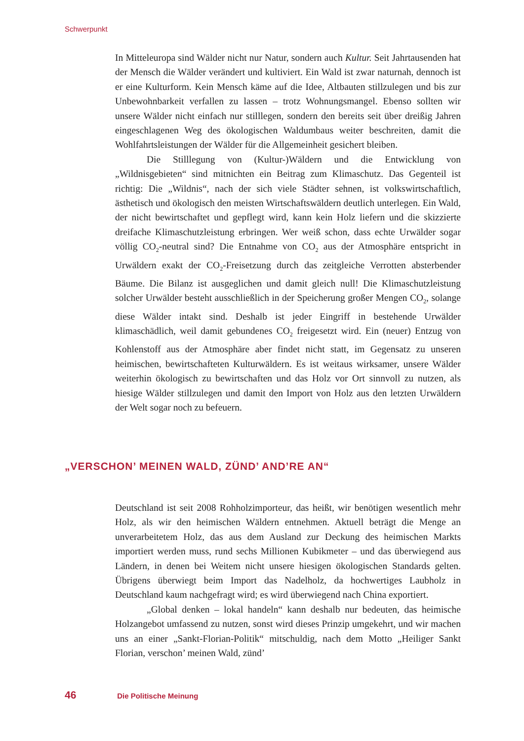Schwerpunkt
In Mitteleuropa sind Wälder nicht nur Natur, sondern auch Kultur. Seit Jahrtausenden hat der Mensch die Wälder verändert und kultiviert. Ein Wald ist zwar naturnah, dennoch ist er eine Kulturform. Kein Mensch käme auf die Idee, Altbauten stillzulegen und bis zur Unbewohnbarkeit verfallen zu lassen – trotz Wohnungsmangel. Ebenso sollten wir unsere Wälder nicht einfach nur stilllegen, sondern den bereits seit über dreißig Jahren eingeschlagenen Weg des ökologischen Waldumbaus weiter beschreiten, damit die Wohlfahrtsleistungen der Wälder für die Allgemeinheit gesichert bleiben.
Die Stilllegung von (Kultur-)Wäldern und die Entwicklung von „Wildnisgebieten“ sind mitnichten ein Beitrag zum Klimaschutz. Das Gegenteil ist richtig: Die „Wildnis“, nach der sich viele Städter sehnen, ist volkswirtschaftlich, ästhetisch und ökologisch den meisten Wirtschaftswäldern deutlich unterlegen. Ein Wald, der nicht bewirtschaftet und gepflegt wird, kann kein Holz liefern und die skizzierte dreifache Klimaschutzleistung erbringen. Wer weiß schon, dass echte Urwälder sogar völlig CO<sub>2</sub>-neutral sind? Die Entnahme von CO<sub>2</sub> aus der Atmosphäre entspricht in Urwäldern exakt der CO<sub>2</sub>-Freisetzung durch das zeitgleiche Verrotten absterbender Bäume. Die Bilanz ist ausgeglichen und damit gleich null! Die Klimaschutzleistung solcher Urwälder besteht ausschließlich in der Speicherung großer Mengen CO<sub>2</sub>, solange diese Wälder intakt sind. Deshalb ist jeder Eingriff in bestehende Urwälder klimaschädlich, weil damit gebundenes CO<sub>2</sub> freigesetzt wird. Ein (neuer) Entzug von Kohlenstoff aus der Atmosphäre aber findet nicht statt, im Gegensatz zu unseren heimischen, bewirtschafteten Kulturwäldern. Es ist weitaus wirksamer, unsere Wälder weiterhin ökologisch zu bewirtschaften und das Holz vor Ort sinnvoll zu nutzen, als hiesige Wälder stillzulegen und damit den Import von Holz aus den letzten Urwäldern der Welt sogar noch zu befeuern.
„VERSCHON’ MEINEN WALD, ZÜND’ AND’RE AN“
Deutschland ist seit 2008 Rohholzimporteur, das heißt, wir benötigen wesentlich mehr Holz, als wir den heimischen Wäldern entnehmen. Aktuell beträgt die Menge an unverarbeitetem Holz, das aus dem Ausland zur Deckung des heimischen Markts importiert werden muss, rund sechs Millionen Kubikmeter – und das überwiegend aus Ländern, in denen bei Weitem nicht unsere hiesigen ökologischen Standards gelten. Übrigens überwiegt beim Import das Nadelholz, da hochwertiges Laubholz in Deutschland kaum nachgefragt wird; es wird überwiegend nach China exportiert.
„Global denken – lokal handeln“ kann deshalb nur bedeuten, das heimische Holzangebot umfassend zu nutzen, sonst wird dieses Prinzip umgekehrt, und wir machen uns an einer „Sankt-Florian-Politik“ mitschuldig, nach dem Motto „Heiliger Sankt Florian, verschon’ meinen Wald, zünd’
46 Die Politische Meinung